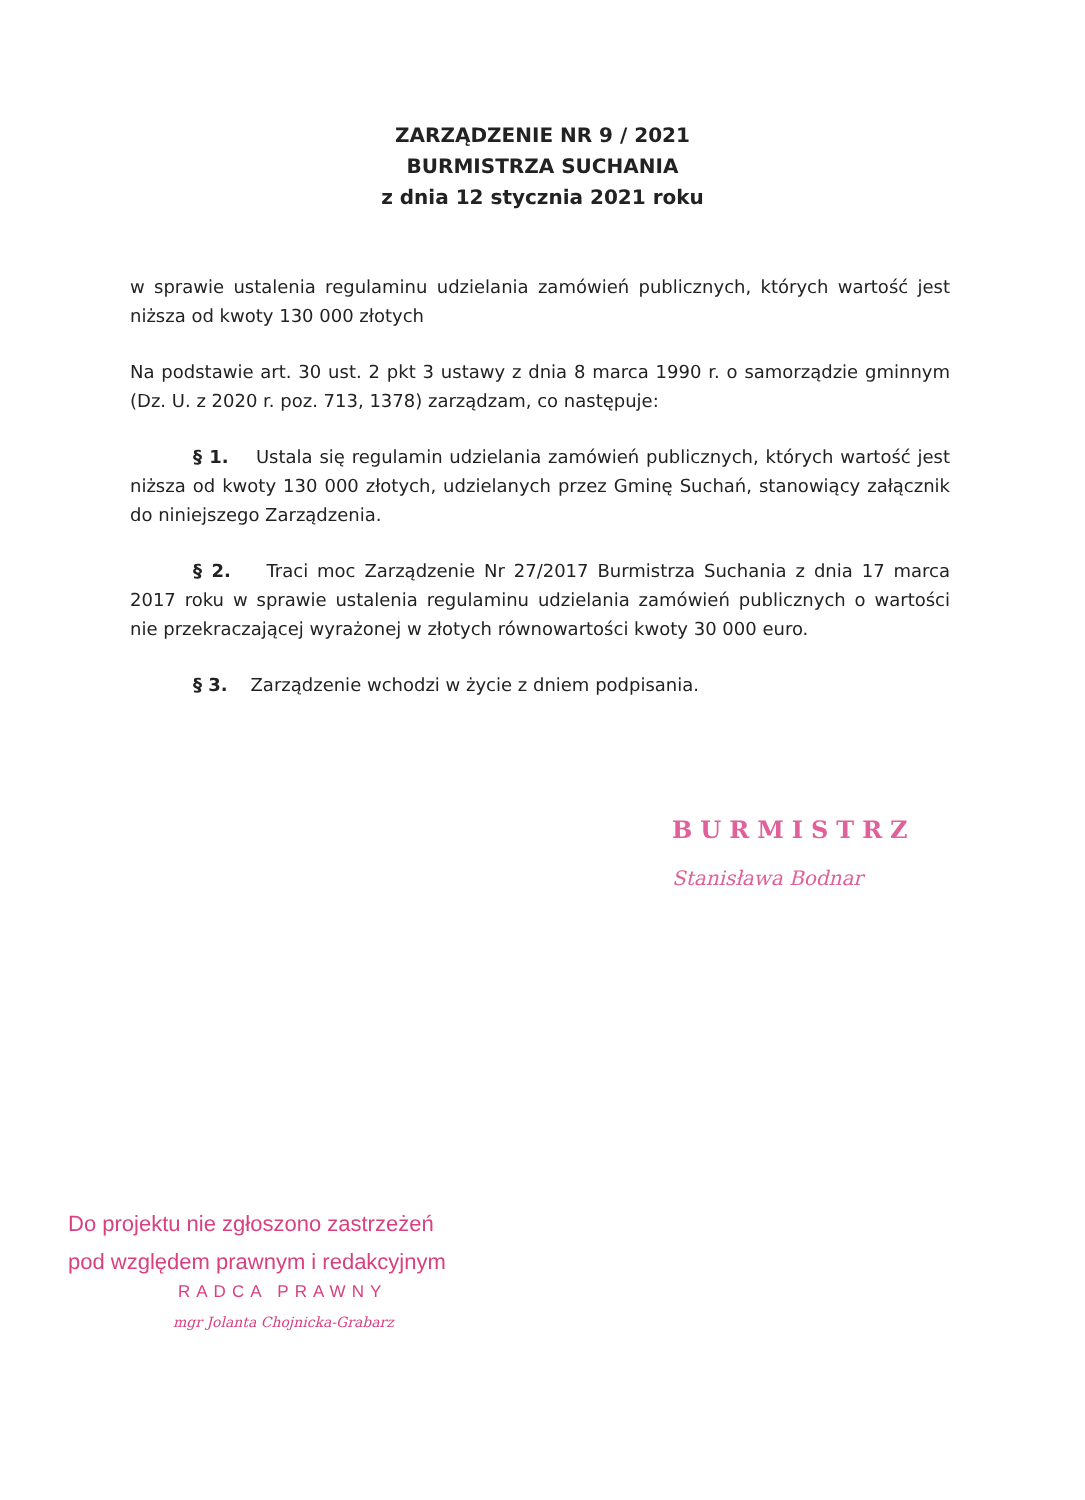ZARZĄDZENIE NR 9 / 2021
BURMISTRZA SUCHANIA
z dnia 12 stycznia 2021 roku
w sprawie ustalenia regulaminu udzielania zamówień publicznych, których wartość jest niższa od kwoty 130 000 złotych
Na podstawie art. 30 ust. 2 pkt 3 ustawy z dnia 8 marca 1990 r. o samorządzie gminnym (Dz. U. z 2020 r. poz. 713, 1378) zarządzam, co następuje:
§ 1. Ustala się regulamin udzielania zamówień publicznych, których wartość jest niższa od kwoty 130 000 złotych, udzielanych przez Gminę Suchań, stanowiący załącznik do niniejszego Zarządzenia.
§ 2. Traci moc Zarządzenie Nr 27/2017 Burmistrza Suchania z dnia 17 marca 2017 roku w sprawie ustalenia regulaminu udzielania zamówień publicznych o wartości nie przekraczającej wyrażonej w złotych równowartości kwoty 30 000 euro.
§ 3. Zarządzenie wchodzi w życie z dniem podpisania.
BURMISTRZ
Stanisława Bodnar
Do projektu nie zgłoszono zastrzeżeń
pod względem prawnym i redakcyjnym
RADCA PRAWNY
mgr Jolanta Chojnicka-Grabarz